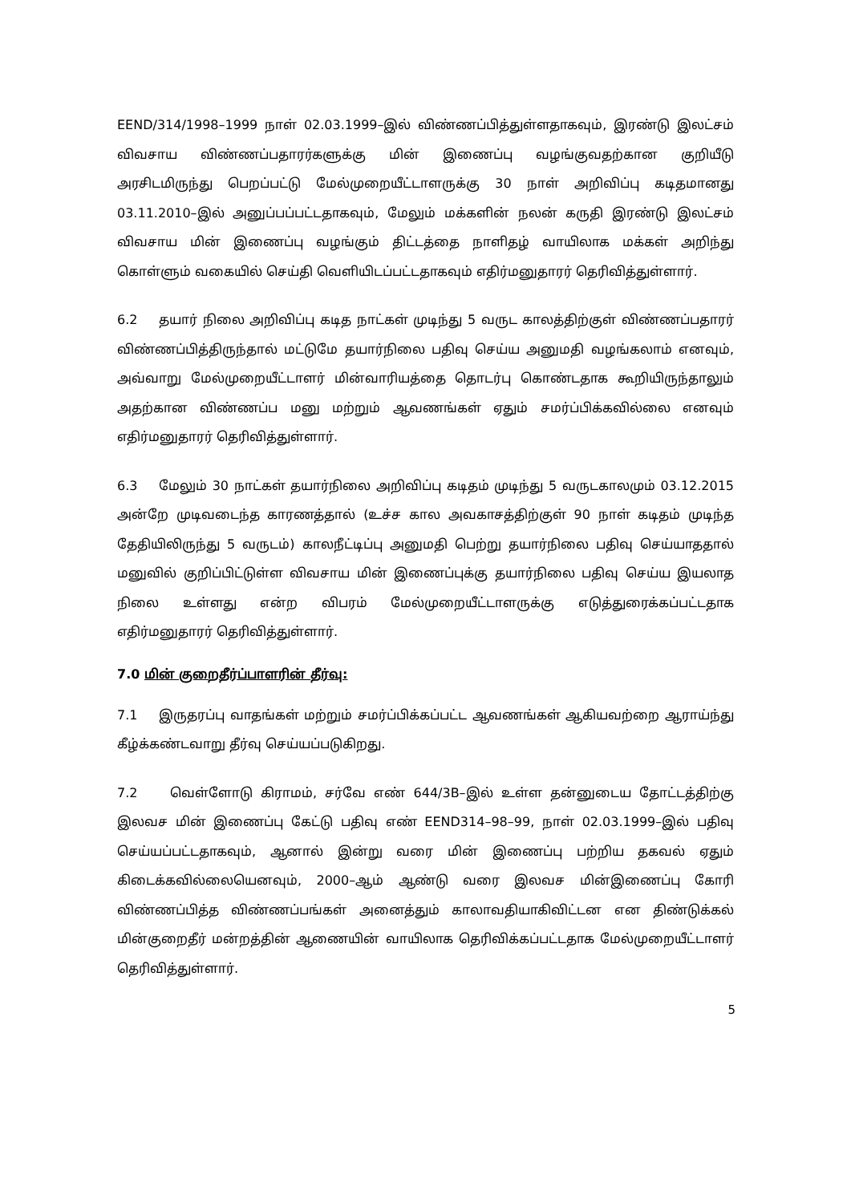EEND/314/1998–1999 நாள் 02.03.1999–இல் விண்ணப்பித்துள்ளதாகவும், இரண்டு இலட்சம் விவசாய விண்ணப்பதாரர்களுக்கு மின் இணைப்பு வழங்குவதற்கான குறியீடு அரசிடமிருந்து பெறப்பட்டு மேல்முறையீட்டாளருக்கு 30 நாள் அறிவிப்பு கடிதமானது 03.11.2010–இல் அனுப்பப்பட்டதாகவும், மேலும் மக்களின் நலன் கருதி இரண்டு இலட்சம் விவசாய மின் இணைப்பு வழங்கும் திட்டத்தை நாளிதழ் வாயிலாக மக்கள் அறிந்து கொள்ளும் வகையில் செய்தி வெளியிடப்பட்டதாகவும் எதிர்மனுதாரர் தெரிவித்துள்ளார்.
6.2 தயார் நிலை அறிவிப்பு கடித நாட்கள் முடிந்து 5 வருட காலத்திற்குள் விண்ணப்பதாரர் விண்ணப்பித்திருந்தால் மட்டுமே தயார்நிலை பதிவு செய்ய அனுமதி வழங்கலாம் எனவும், அவ்வாறு மேல்முறையீட்டாளர் மின்வாரியத்தை தொடர்பு கொண்டதாக கூறியிருந்தாலும் அதற்கான விண்ணப்ப மனு மற்றும் ஆவணங்கள் ஏதும் சமர்ப்பிக்கவில்லை எனவும் எதிர்மனுதாரர் தெரிவித்துள்ளார்.
6.3 மேலும் 30 நாட்கள் தயார்நிலை அறிவிப்பு கடிதம் முடிந்து 5 வருடகாலமும் 03.12.2015 அன்றே முடிவடைந்த காரணத்தால் (உச்ச கால அவகாசத்திற்குள் 90 நாள் கடிதம் முடிந்த தேதியிலிருந்து 5 வருடம்) காலநீட்டிப்பு அனுமதி பெற்று தயார்நிலை பதிவு செய்யாததால் மனுவில் குறிப்பிட்டுள்ள விவசாய மின் இணைப்புக்கு தயார்நிலை பதிவு செய்ய இயலாத நிலை உள்ளது என்ற விபரம் மேல்முறையீட்டாளருக்கு எடுத்துரைக்கப்பட்டதாக எதிர்மனுதாரர் தெரிவித்துள்ளார்.
7.0 மின் குறைதீர்ப்பாளரின் தீர்வு:
7.1 இருதரப்பு வாதங்கள் மற்றும் சமர்ப்பிக்கப்பட்ட ஆவணங்கள் ஆகியவற்றை ஆராய்ந்து கீழ்க்கண்டவாறு தீர்வு செய்யப்படுகிறது.
7.2 வெள்ளோடு கிராமம், சர்வே எண் 644/3B–இல் உள்ள தன்னுடைய தோட்டத்திற்கு இலவச மின் இணைப்பு கேட்டு பதிவு எண் EEND314–98–99, நாள் 02.03.1999–இல் பதிவு செய்யப்பட்டதாகவும், ஆனால் இன்று வரை மின் இணைப்பு பற்றிய தகவல் ஏதும் கிடைக்கவில்லையெனவும், 2000–ஆம் ஆண்டு வரை இலவச மின்இணைப்பு கோரி விண்ணப்பித்த விண்ணப்பங்கள் அனைத்தும் காலாவதியாகிவிட்டன என திண்டுக்கல் மின்குறைதீர் மன்றத்தின் ஆணையின் வாயிலாக தெரிவிக்கப்பட்டதாக மேல்முறையீட்டாளர் தெரிவித்துள்ளார்.
5